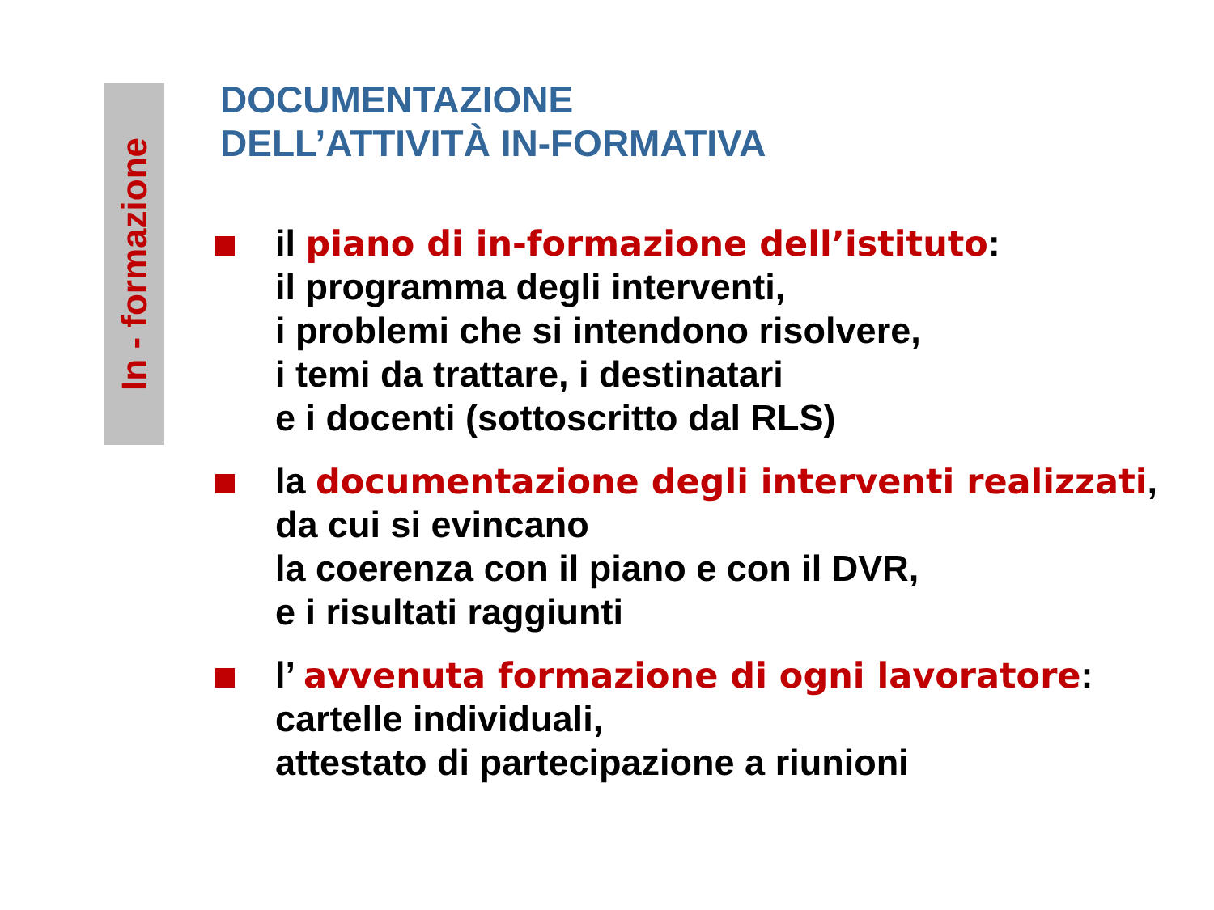In - formazione
DOCUMENTAZIONE
DELL’ATTIVITÀ IN-FORMATIVA
il piano di in-formazione dell’istituto:
il programma degli interventi,
i problemi che si intendono risolvere,
i temi da trattare, i destinatari
e i docenti (sottoscritto dal RLS)
la documentazione degli interventi realizzati, da cui si evincano
la coerenza con il piano e con il DVR,
e i risultati raggiunti
l’ avvenuta formazione di ogni lavoratore: cartelle individuali,
attestato di partecipazione a riunioni